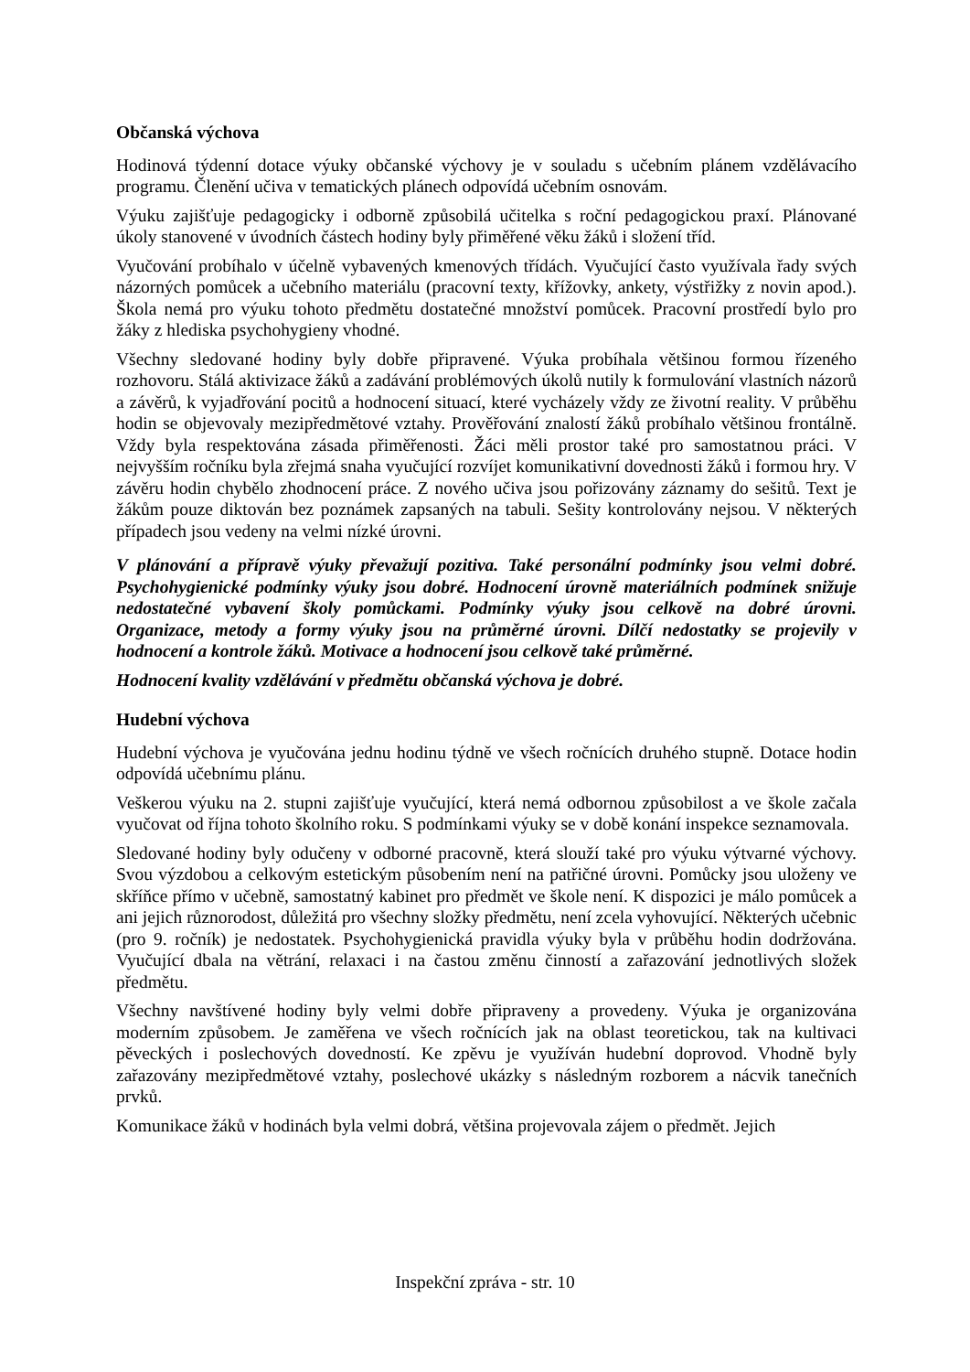Občanská výchova
Hodinová týdenní dotace výuky občanské výchovy je v souladu s učebním plánem vzdělávacího programu. Členění učiva v tematických plánech odpovídá učebním osnovám.
Výuku zajišťuje pedagogicky i odborně způsobilá učitelka s roční pedagogickou praxí. Plánované úkoly stanovené v úvodních částech hodiny byly přiměřené věku žáků i složení tříd.
Vyučování probíhalo v účelně vybavených kmenových třídách. Vyučující často využívala řady svých názorných pomůcek a učebního materiálu (pracovní texty, křížovky, ankety, výstřižky z novin apod.). Škola nemá pro výuku tohoto předmětu dostatečné množství pomůcek. Pracovní prostředí bylo pro žáky z hlediska psychohygieny vhodné.
Všechny sledované hodiny byly dobře připravené. Výuka probíhala většinou formou řízeného rozhovoru. Stálá aktivizace žáků a zadávání problémových úkolů nutily k formulování vlastních názorů a závěrů, k vyjadřování pocitů a hodnocení situací, které vycházely vždy ze životní reality. V průběhu hodin se objevovaly mezipředmětové vztahy. Prověřování znalostí žáků probíhalo většinou frontálně. Vždy byla respektována zásada přiměřenosti. Žáci měli prostor také pro samostatnou práci. V nejvyšším ročníku byla zřejmá snaha vyučující rozvíjet komunikativní dovednosti žáků i formou hry. V závěru hodin chybělo zhodnocení práce. Z nového učiva jsou pořizovány záznamy do sešitů. Text je žákům pouze diktován bez poznámek zapsaných na tabuli. Sešity kontrolovány nejsou. V některých případech jsou vedeny na velmi nízké úrovni.
V plánování a přípravě výuky převažují pozitiva. Také personální podmínky jsou velmi dobré. Psychohygienické podmínky výuky jsou dobré. Hodnocení úrovně materiálních podmínek snižuje nedostatečné vybavení školy pomůckami. Podmínky výuky jsou celkově na dobré úrovni. Organizace, metody a formy výuky jsou na průměrné úrovni. Dílčí nedostatky se projevily v hodnocení a kontrole žáků. Motivace a hodnocení jsou celkově také průměrné.
Hodnocení kvality vzdělávání v předmětu občanská výchova je dobré.
Hudební výchova
Hudební výchova je vyučována jednu hodinu týdně ve všech ročnících druhého stupně. Dotace hodin odpovídá učebnímu plánu.
Veškerou výuku na 2. stupni zajišťuje vyučující, která nemá odbornou způsobilost a ve škole začala vyučovat od října tohoto školního roku. S podmínkami výuky se v době konání inspekce seznamovala.
Sledované hodiny byly odučeny v odborné pracovně, která slouží také pro výuku výtvarné výchovy. Svou výzdobou a celkovým estetickým působením není na patřičné úrovni. Pomůcky jsou uloženy ve skříňce přímo v učebně, samostatný kabinet pro předmět ve škole není. K dispozici je málo pomůcek a ani jejich různorodost, důležitá pro všechny složky předmětu, není zcela vyhovující. Některých učebnic (pro 9. ročník) je nedostatek. Psychohygienická pravidla výuky byla v průběhu hodin dodržována. Vyučující dbala na větrání, relaxaci i na častou změnu činností a zařazování jednotlivých složek předmětu.
Všechny navštívené hodiny byly velmi dobře připraveny a provedeny. Výuka je organizována moderním způsobem. Je zaměřena ve všech ročnících jak na oblast teoretickou, tak na kultivaci pěveckých i poslechových dovedností. Ke zpěvu je využíván hudební doprovod. Vhodně byly zařazovány mezipředmětové vztahy, poslechové ukázky s následným rozborem a nácvik tanečních prvků.
Komunikace žáků v hodinách byla velmi dobrá, většina projevovala zájem o předmět. Jejich
Inspekční zpráva - str. 10